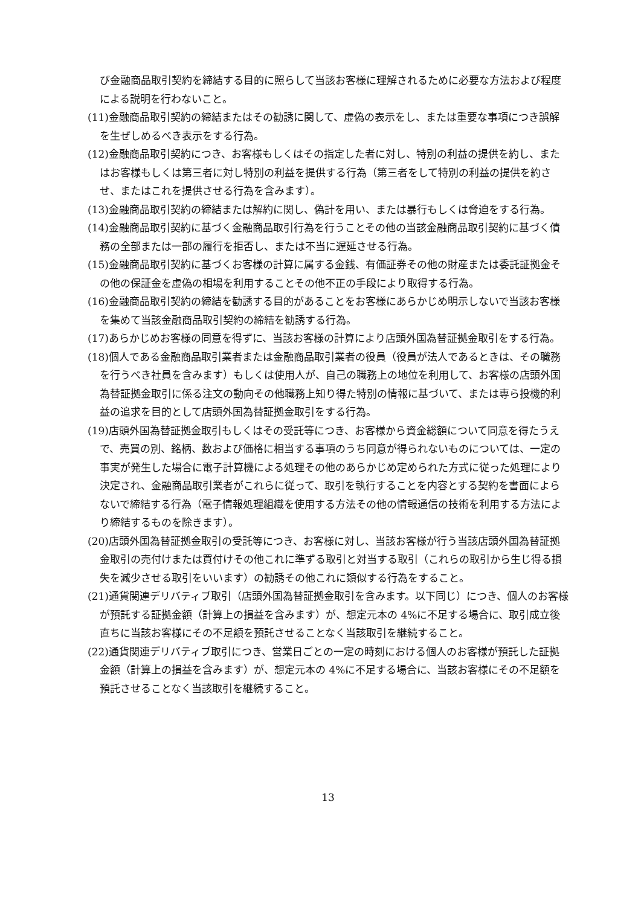び金融商品取引契約を締結する目的に照らして当該お客様に理解されるために必要な方法および程度による説明を行わないこと。
(11)金融商品取引契約の締結またはその勧誘に関して、虚偽の表示をし、または重要な事項につき誤解を生ぜしめるべき表示をする行為。
(12)金融商品取引契約につき、お客様もしくはその指定した者に対し、特別の利益の提供を約し、またはお客様もしくは第三者に対し特別の利益を提供する行為（第三者をして特別の利益の提供を約させ、またはこれを提供させる行為を含みます）。
(13)金融商品取引契約の締結または解約に関し、偽計を用い、または暴行もしくは脅迫をする行為。
(14)金融商品取引契約に基づく金融商品取引行為を行うことその他の当該金融商品取引契約に基づく債務の全部または一部の履行を拒否し、または不当に遅延させる行為。
(15)金融商品取引契約に基づくお客様の計算に属する金銭、有価証券その他の財産または委託証拠金その他の保証金を虚偽の相場を利用することその他不正の手段により取得する行為。
(16)金融商品取引契約の締結を勧誘する目的があることをお客様にあらかじめ明示しないで当該お客様を集めて当該金融商品取引契約の締結を勧誘する行為。
(17)あらかじめお客様の同意を得ずに、当該お客様の計算により店頭外国為替証拠金取引をする行為。
(18)個人である金融商品取引業者または金融商品取引業者の役員（役員が法人であるときは、その職務を行うべき社員を含みます）もしくは使用人が、自己の職務上の地位を利用して、お客様の店頭外国為替証拠金取引に係る注文の動向その他職務上知り得た特別の情報に基づいて、または専ら投機的利益の追求を目的として店頭外国為替証拠金取引をする行為。
(19)店頭外国為替証拠金取引もしくはその受託等につき、お客様から資金総額について同意を得たうえで、売買の別、銘柄、数および価格に相当する事項のうち同意が得られないものについては、一定の事実が発生した場合に電子計算機による処理その他のあらかじめ定められた方式に従った処理により決定され、金融商品取引業者がこれらに従って、取引を執行することを内容とする契約を書面によらないで締結する行為（電子情報処理組織を使用する方法その他の情報通信の技術を利用する方法により締結するものを除きます）。
(20)店頭外国為替証拠金取引の受託等につき、お客様に対し、当該お客様が行う当該店頭外国為替証拠金取引の売付けまたは買付けその他これに準ずる取引と対当する取引（これらの取引から生じ得る損失を減少させる取引をいいます）の勧誘その他これに類似する行為をすること。
(21)通貨関連デリバティブ取引（店頭外国為替証拠金取引を含みます。以下同じ）につき、個人のお客様が預託する証拠金額（計算上の損益を含みます）が、想定元本の 4%に不足する場合に、取引成立後直ちに当該お客様にその不足額を預託させることなく当該取引を継続すること。
(22)通貨関連デリバティブ取引につき、営業日ごとの一定の時刻における個人のお客様が預託した証拠金額（計算上の損益を含みます）が、想定元本の 4%に不足する場合に、当該お客様にその不足額を預託させることなく当該取引を継続すること。
13